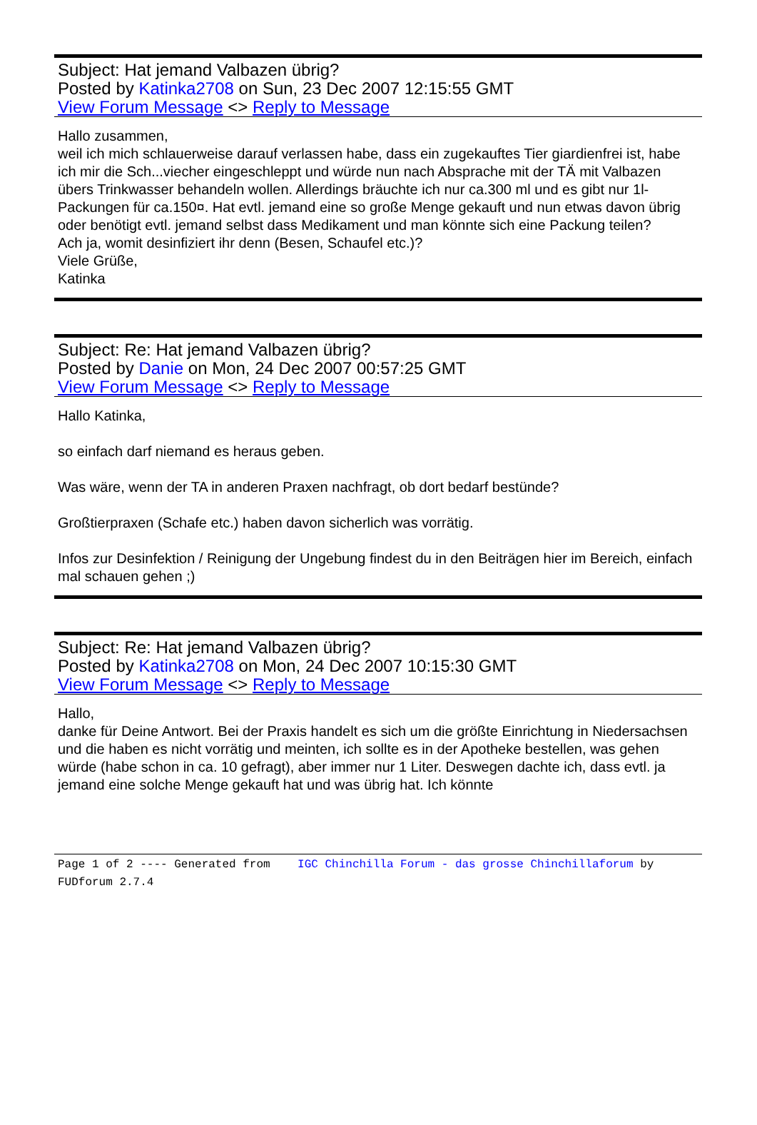Subject: Hat jemand Valbazen übrig?
Posted by Katinka2708 on Sun, 23 Dec 2007 12:15:55 GMT
View Forum Message <> Reply to Message
Hallo zusammen,
weil ich mich schlauerweise darauf verlassen habe, dass ein zugekauftes Tier giardienfrei ist, habe ich mir die Sch...viecher eingeschleppt und würde nun nach Absprache mit der TÄ mit Valbazen übers Trinkwasser behandeln wollen. Allerdings bräuchte ich nur ca.300 ml und es gibt nur 1l-Packungen für ca.150¤. Hat evtl. jemand eine so große Menge gekauft und nun etwas davon übrig oder benötigt evtl. jemand selbst dass Medikament und man könnte sich eine Packung teilen?
Ach ja, womit desinfiziert ihr denn (Besen, Schaufel etc.)?
Viele Grüße,
Katinka
Subject: Re: Hat jemand Valbazen übrig?
Posted by Danie on Mon, 24 Dec 2007 00:57:25 GMT
View Forum Message <> Reply to Message
Hallo Katinka,
so einfach darf niemand es heraus geben.
Was wäre, wenn der TA in anderen Praxen nachfragt, ob dort bedarf bestünde?
Großtierpraxen (Schafe etc.) haben davon sicherlich was vorrätig.
Infos zur Desinfektion / Reinigung der Ungebung findest du in den Beiträgen hier im Bereich, einfach mal schauen gehen ;)
Subject: Re: Hat jemand Valbazen übrig?
Posted by Katinka2708 on Mon, 24 Dec 2007 10:15:30 GMT
View Forum Message <> Reply to Message
Hallo,
danke für Deine Antwort. Bei der Praxis handelt es sich um die größte Einrichtung in Niedersachsen und die haben es nicht vorrätig und meinten, ich sollte es in der Apotheke bestellen, was gehen würde (habe schon in ca. 10 gefragt), aber immer nur 1 Liter. Deswegen dachte ich, dass evtl. ja jemand eine solche Menge gekauft hat und was übrig hat. Ich könnte
Page 1 of 2 ---- Generated from IGC Chinchilla Forum - das grosse Chinchillaforum by FUDforum 2.7.4